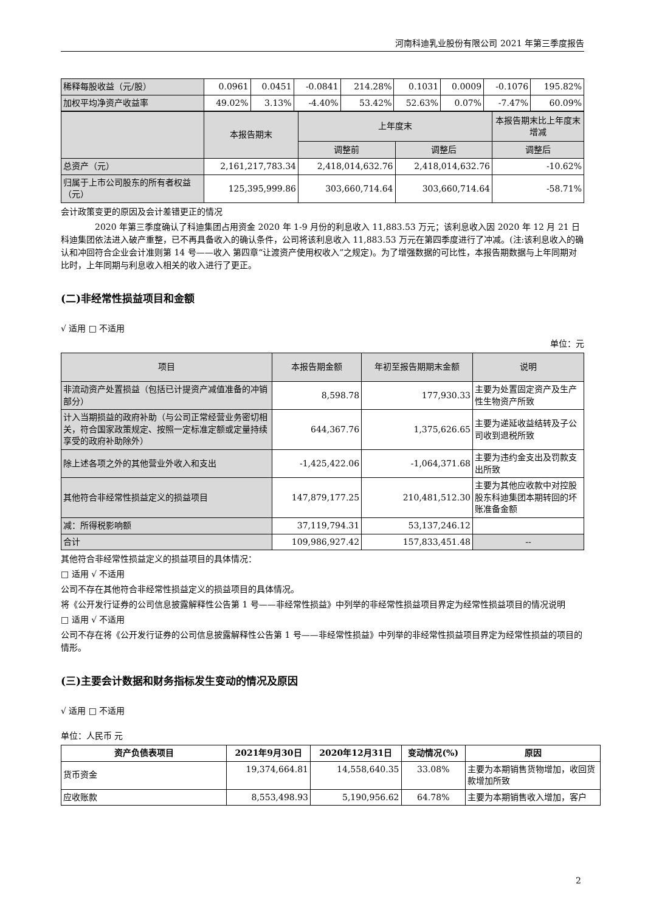河南科迪乳业股份有限公司 2021 年第三季度报告
| 稀释每股收益（元/股） | 0.0961 | 0.0451 | -0.0841 | 214.28% | 0.1031 | 0.0009 | -0.1076 | 195.82% |
| 加权平均净资产收益率 | 49.02% | 3.13% | -4.40% | 53.42% | 52.63% | 0.07% | -7.47% | 60.09% |
| | 本报告期末 | 上年度末 | | 本报告期末比上年度末增减 |
| | | 调整前 | 调整后 | 调整后 |
| 总资产（元） | 2,161,217,783.34 | 2,418,014,632.76 | 2,418,014,632.76 | -10.62% |
| 归属于上市公司股东的所有者权益（元） | 125,395,999.86 | 303,660,714.64 | 303,660,714.64 | -58.71% |
会计政策变更的原因及会计差错更正的情况
2020 年第三季度确认了科迪集团占用资金 2020 年 1-9 月份的利息收入 11,883.53 万元；该利息收入因 2020 年 12 月 21 日科迪集团依法进入破产重整，已不再具备收入的确认条件，公司将该利息收入 11,883.53 万元在第四季度进行了冲减。(注:该利息收入的确认和冲回符合企业会计准则第 14 号——收入 第四章“让渡资产使用权收入”之规定)。为了增强数据的可比性，本报告期数据与上年同期对比时，上年同期与利息收入相关的收入进行了更正。
(二)非经常性损益项目和金额
√ 适用 □ 不适用
单位：元
| 项目 | 本报告期金额 | 年初至报告期期末金额 | 说明 |
| 非流动资产处置损益（包括已计提资产减值准备的冲销部分） | 8,598.78 | 177,930.33 | 主要为处置固定资产及生产性生物资产所致 |
| 计入当期损益的政府补助（与公司正常经营业务密切相关，符合国家政策规定、按照一定标准定额或定量持续享受的政府补助除外） | 644,367.76 | 1,375,626.65 | 主要为递延收益结转及子公司收到退税所致 |
| 除上述各项之外的其他营业外收入和支出 | -1,425,422.06 | -1,064,371.68 | 主要为违约金支出及罚款支出所致 |
| 其他符合非经常性损益定义的损益项目 | 147,879,177.25 | 210,481,512.30 | 主要为其他应收款中对控股股东科迪集团本期转回的坏账准备金额 |
| 减：所得税影响额 | 37,119,794.31 | 53,137,246.12 | |
| 合计 | 109,986,927.42 | 157,833,451.48 | -- |
其他符合非经常性损益定义的损益项目的具体情况：
□ 适用 √ 不适用
公司不存在其他符合非经常性损益定义的损益项目的具体情况。
将《公开发行证券的公司信息披露解释性公告第 1 号——非经常性损益》中列举的非经常性损益项目界定为经常性损益项目的情况说明
□ 适用 √ 不适用
公司不存在将《公开发行证券的公司信息披露解释性公告第 1 号——非经常性损益》中列举的非经常性损益项目界定为经常性损益的项目的情形。
(三)主要会计数据和财务指标发生变动的情况及原因
√ 适用 □ 不适用
单位：人民币 元
| 资产负债表项目 | 2021年9月30日 | 2020年12月31日 | 变动情况(%) | 原因 |
| --- | --- | --- | --- | --- |
| 货币资金 | 19,374,664.81 | 14,558,640.35 | 33.08% | 主要为本期销售货物增加，收回货款增加所致 |
| 应收账款 | 8,553,498.93 | 5,190,956.62 | 64.78% | 主要为本期销售收入增加，客户 |
2